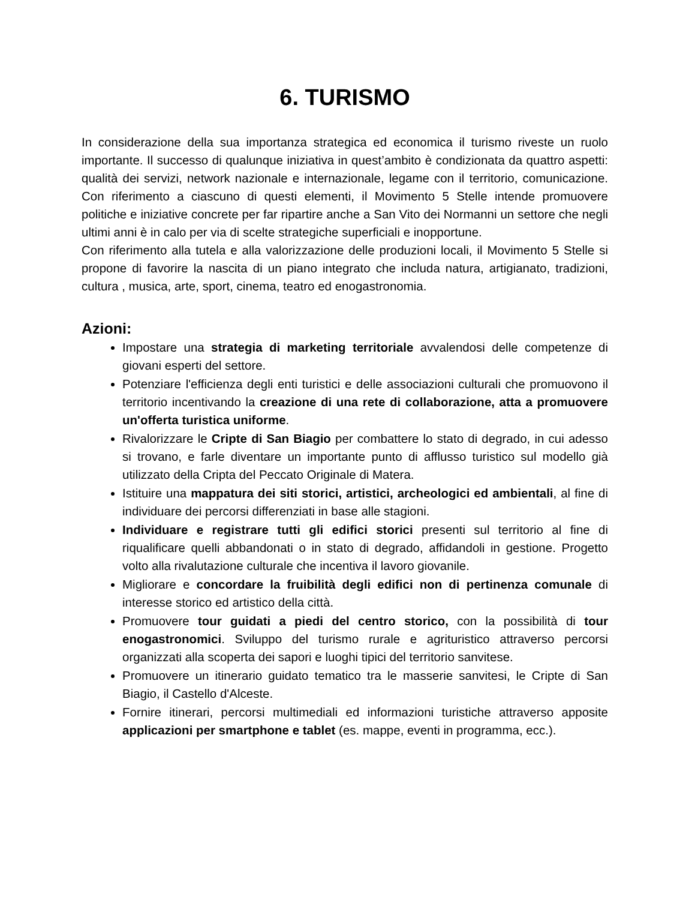6. TURISMO
In considerazione della sua importanza strategica ed economica il turismo riveste un ruolo importante. Il successo di qualunque iniziativa in quest’ambito è condizionata da quattro aspetti: qualità dei servizi, network nazionale e internazionale, legame con il territorio, comunicazione. Con riferimento a ciascuno di questi elementi, il Movimento 5 Stelle intende promuovere politiche e iniziative concrete per far ripartire anche a San Vito dei Normanni un settore che negli ultimi anni è in calo per via di scelte strategiche superficiali e inopportune.
Con riferimento alla tutela e alla valorizzazione delle produzioni locali, il Movimento 5 Stelle si propone di favorire la nascita di un piano integrato che includa natura, artigianato, tradizioni, cultura , musica, arte, sport, cinema, teatro ed enogastronomia.
Azioni:
Impostare una strategia di marketing territoriale avvalendosi delle competenze di giovani esperti del settore.
Potenziare l'efficienza degli enti turistici e delle associazioni culturali che promuovono il territorio incentivando la creazione di una rete di collaborazione, atta a promuovere un'offerta turistica uniforme.
Rivalorizzare le Cripte di San Biagio per combattere lo stato di degrado, in cui adesso si trovano, e farle diventare un importante punto di afflusso turistico sul modello già utilizzato della Cripta del Peccato Originale di Matera.
Istituire una mappatura dei siti storici, artistici, archeologici ed ambientali, al fine di individuare dei percorsi differenziati in base alle stagioni.
Individuare e registrare tutti gli edifici storici presenti sul territorio al fine di riqualificare quelli abbandonati o in stato di degrado, affidandoli in gestione. Progetto volto alla rivalutazione culturale che incentiva il lavoro giovanile.
Migliorare e concordare la fruibilità degli edifici non di pertinenza comunale di interesse storico ed artistico della città.
Promuovere tour guidati a piedi del centro storico, con la possibilità di tour enogastronomici. Sviluppo del turismo rurale e agrituristico attraverso percorsi organizzati alla scoperta dei sapori e luoghi tipici del territorio sanvitese.
Promuovere un itinerario guidato tematico tra le masserie sanvitesi, le Cripte di San Biagio, il Castello d'Alceste.
Fornire itinerari, percorsi multimediali ed informazioni turistiche attraverso apposite applicazioni per smartphone e tablet (es. mappe, eventi in programma, ecc.).